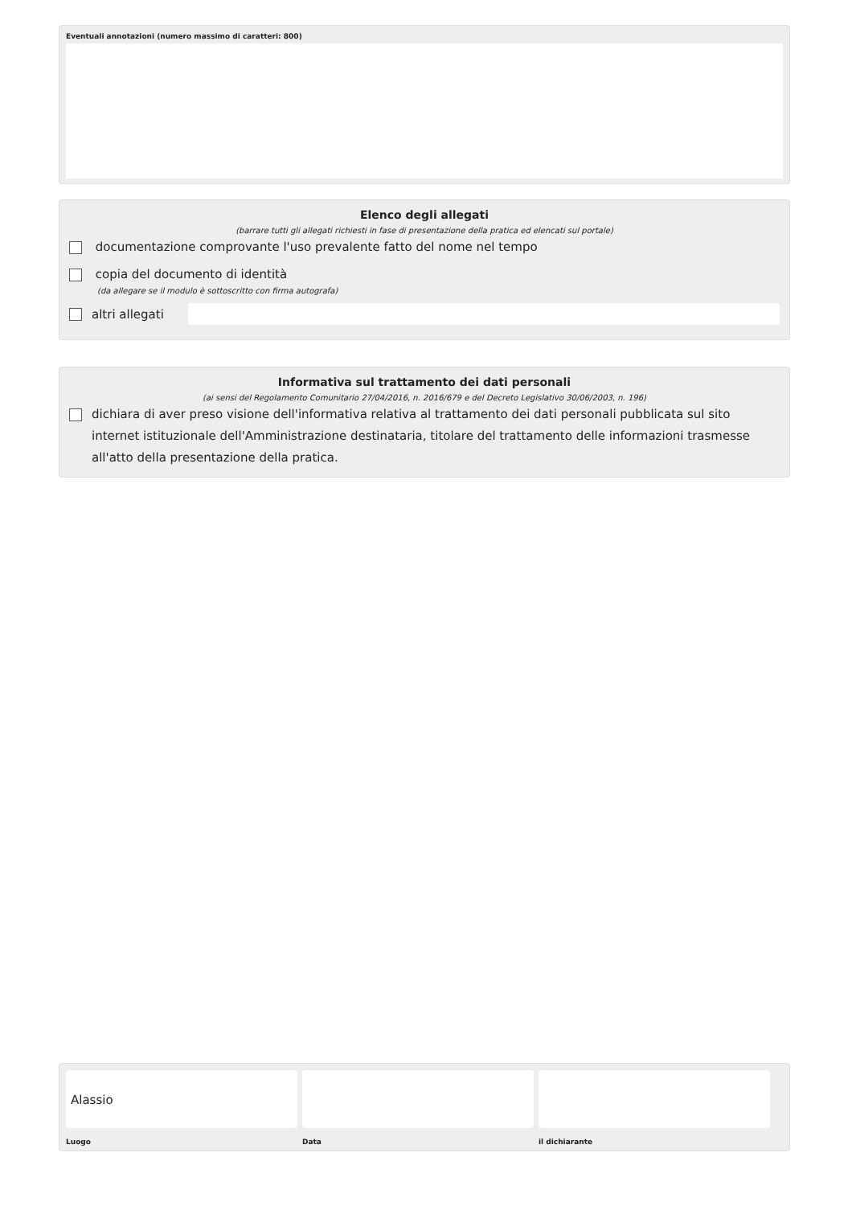Eventuali annotazioni (numero massimo di caratteri: 800)
Elenco degli allegati
(barrare tutti gli allegati richiesti in fase di presentazione della pratica ed elencati sul portale)
documentazione comprovante l'uso prevalente fatto del nome nel tempo
copia del documento di identità
(da allegare se il modulo è sottoscritto con firma autografa)
altri allegati
Informativa sul trattamento dei dati personali
(ai sensi del Regolamento Comunitario 27/04/2016, n. 2016/679 e del Decreto Legislativo 30/06/2003, n. 196)
dichiara di aver preso visione dell'informativa relativa al trattamento dei dati personali pubblicata sul sito internet istituzionale dell'Amministrazione destinataria, titolare del trattamento delle informazioni trasmesse all'atto della presentazione della pratica.
Alassio
Luogo
Data il dichiarante